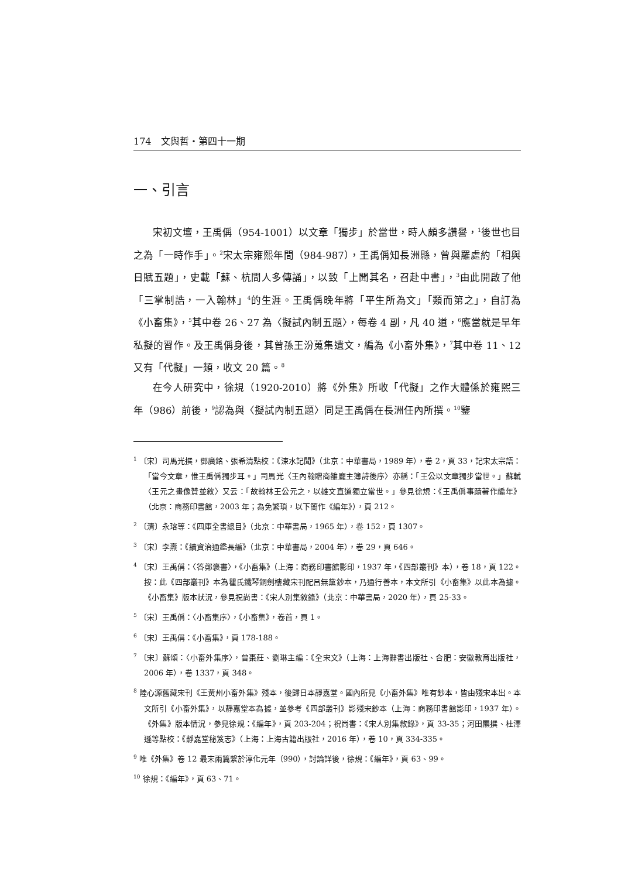174　文與哲・第四十一期
一、引言
宋初文壇，王禹偁（954-1001）以文章「獨步」於當世，時人頗多讚譽，<sup>1</sup>後世也目之為「一時作手」。<sup>2</sup>宋太宗雍熙年間（984-987），王禹偁知長洲縣，曾與羅處約「相與日賦五題」，史載「蘇、杭間人多傳誦」，以致「上聞其名，召赴中書」，<sup>3</sup>由此開啟了他「三掌制誥，一入翰林」<sup>4</sup>的生涯。王禹偁晚年將「平生所為文」「類而第之」，自訂為《小畜集》，<sup>5</sup>其中卷 26、27 為〈擬試內制五題〉，每卷 4 副，凡 40 道，<sup>6</sup>應當就是早年私擬的習作。及王禹偁身後，其曾孫王汾蒐集遺文，編為《小畜外集》，<sup>7</sup>其中卷 11、12 又有「代擬」一類，收文 20 篇。<sup>8</sup>
在今人研究中，徐規（1920-2010）將《外集》所收「代擬」之作大體係於雍熙三年（986）前後，<sup>9</sup>認為與〈擬試內制五題〉同是王禹偁在長洲任內所撰。<sup>10</sup>鑒
<sup>1</sup> 〔宋〕司馬光撰，鄧廣銘、張希清點校：《涑水記聞》（北京：中華書局，1989 年），卷 2，頁 33，記宋太宗語：「當今文章，惟王禹偁獨步耳。」司馬光〈王內翰贈商雒龐主簿詩後序〉亦稱：「王公以文章獨步當世。」蘇軾〈王元之畫像贊並敘〉又云：「故翰林王公元之，以雄文直道獨立當世。」參見徐規：《王禹偁事蹟著作編年》（北京：商務印書館，2003 年；為免繁瑣，以下簡作《編年》），頁 212。
<sup>2</sup> 〔清〕永瑢等：《四庫全書總目》（北京：中華書局，1965 年），卷 152，頁 1307。
<sup>3</sup> 〔宋〕李燾：《續資治通鑑長編》（北京：中華書局，2004 年），卷 29，頁 646。
<sup>4</sup> 〔宋〕王禹偁：〈答鄭褒書〉，《小畜集》（上海：商務印書館影印，1937 年，《四部叢刊》本），卷 18，頁 122。按：此《四部叢刊》本為瞿氏鐵琴銅劍樓藏宋刊配呂無黨鈔本，乃通行善本，本文所引《小畜集》以此本為據。《小畜集》版本狀況，參見祝尚書：《宋人別集敘錄》（北京：中華書局，2020 年），頁 25-33。
<sup>5</sup> 〔宋〕王禹偁：〈小畜集序〉，《小畜集》，卷首，頁 1。
<sup>6</sup> 〔宋〕王禹偁：《小畜集》，頁 178-188。
<sup>7</sup> 〔宋〕蘇頌：〈小畜外集序〉，曾棗莊、劉琳主編：《全宋文》（上海：上海辭書出版社、合肥：安徽教育出版社，2006 年），卷 1337，頁 348。
<sup>8</sup> 陸心源舊藏宋刊《王黃州小畜外集》殘本，後歸日本靜嘉堂。國內所見《小畜外集》唯有鈔本，皆由殘宋本出。本文所引《小畜外集》，以靜嘉堂本為據，並參考《四部叢刊》影殘宋鈔本（上海：商務印書館影印，1937 年）。《外集》版本情況，參見徐規：《編年》，頁 203-204；祝尚書：《宋人別集敘錄》，頁 33-35；河田羆撰、杜澤遜等點校：《靜嘉堂秘笈志》（上海：上海古籍出版社，2016 年），卷 10，頁 334-335。
<sup>9</sup> 唯《外集》卷 12 最末兩篇繫於淳化元年（990），討論詳後，徐規：《編年》，頁 63、99。
<sup>10</sup> 徐規：《編年》，頁 63、71。